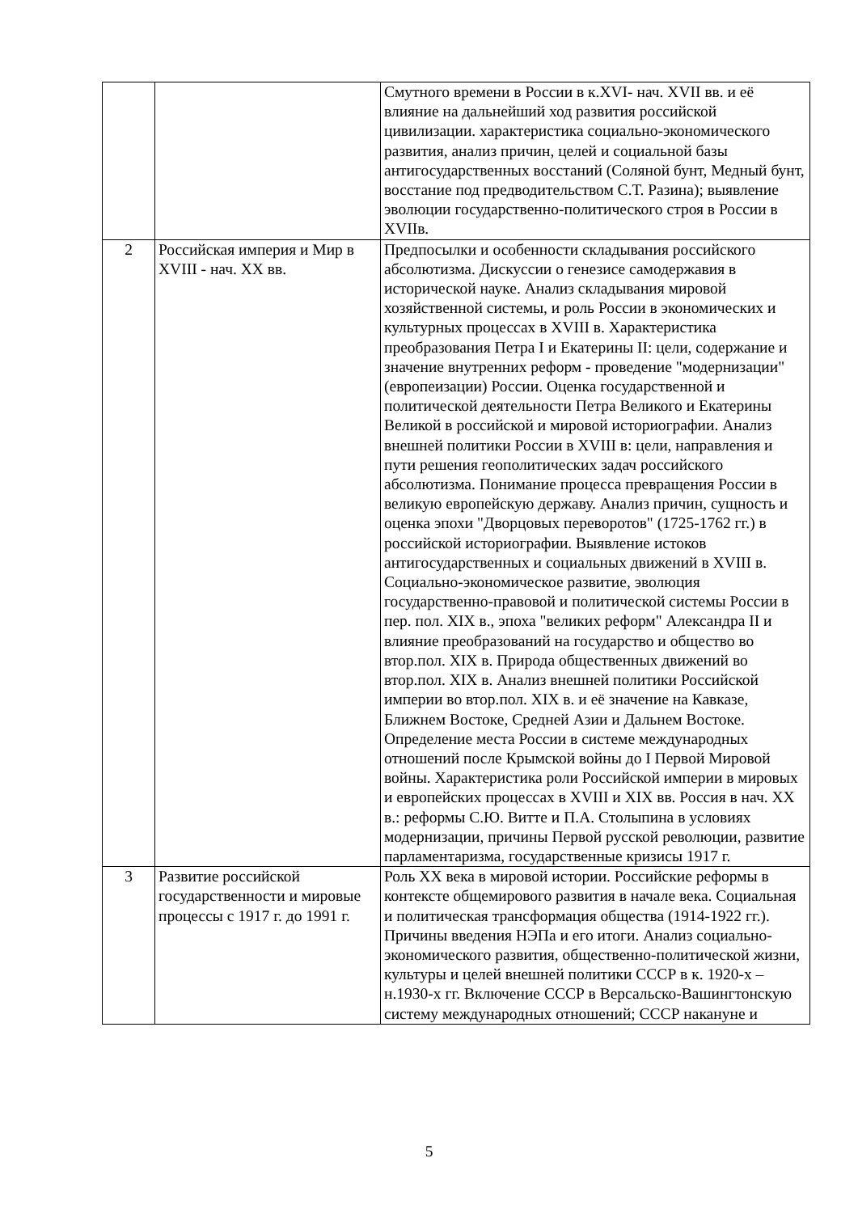| | | Смутного времени в России в к.XVI- нач. XVII вв. и её влияние на дальнейший ход развития российской цивилизации. характеристика социально-экономического развития, анализ причин, целей и социальной базы антигосударственных восстаний (Соляной бунт, Медный бунт, восстание под предводительством С.Т. Разина); выявление эволюции государственно-политического строя в России в XVIIв. |
| 2 | Российская империя и Мир в XVIII - нач. XX вв. | Предпосылки и особенности складывания российского абсолютизма. Дискуссии о генезисе самодержавия в исторической науке. Анализ складывания мировой хозяйственной системы, и роль России в экономических и культурных процессах в XVIII в. Характеристика преобразования Петра I и Екатерины II: цели, содержание и значение внутренних реформ - проведение "модернизации" (европеизации) России. Оценка государственной и политической деятельности Петра Великого и Екатерины Великой в российской и мировой историографии. Анализ внешней политики России в XVIII в: цели, направления и пути решения геополитических задач российского абсолютизма. Понимание процесса превращения России в великую европейскую державу. Анализ причин, сущность и оценка эпохи "Дворцовых переворотов" (1725-1762 гг.) в российской историографии. Выявление истоков антигосударственных и социальных движений в XVIII в. Социально-экономическое развитие, эволюция государственно-правовой и политической системы России в пер. пол. XIX в., эпоха "великих реформ" Александра II и влияние преобразований на государство и общество во втор.пол. XIX в. Природа общественных движений во втор.пол. XIX в. Анализ внешней политики Российской империи во втор.пол. XIX в. и её значение на Кавказе, Ближнем Востоке, Средней Азии и Дальнем Востоке. Определение места России в системе международных отношений после Крымской войны до I Первой Мировой войны. Характеристика роли Российской империи в мировых и европейских процессах в XVIII и XIX вв. Россия в нач. XX в.: реформы С.Ю. Витте и П.А. Столыпина в условиях модернизации, причины Первой русской революции, развитие парламентаризма, государственные кризисы 1917 г. |
| 3 | Развитие российской государственности и мировые процессы с 1917 г. до 1991 г. | Роль XX века в мировой истории. Российские реформы в контексте общемирового развития в начале века. Социальная и политическая трансформация общества (1914-1922 гг.). Причины введения НЭПа и его итоги. Анализ социально-экономического развития, общественно-политической жизни, культуры и целей внешней политики СССР в к. 1920-х – н.1930-х гг. Включение СССР в Версальско-Вашингтонскую систему международных отношений; СССР накануне и |
5